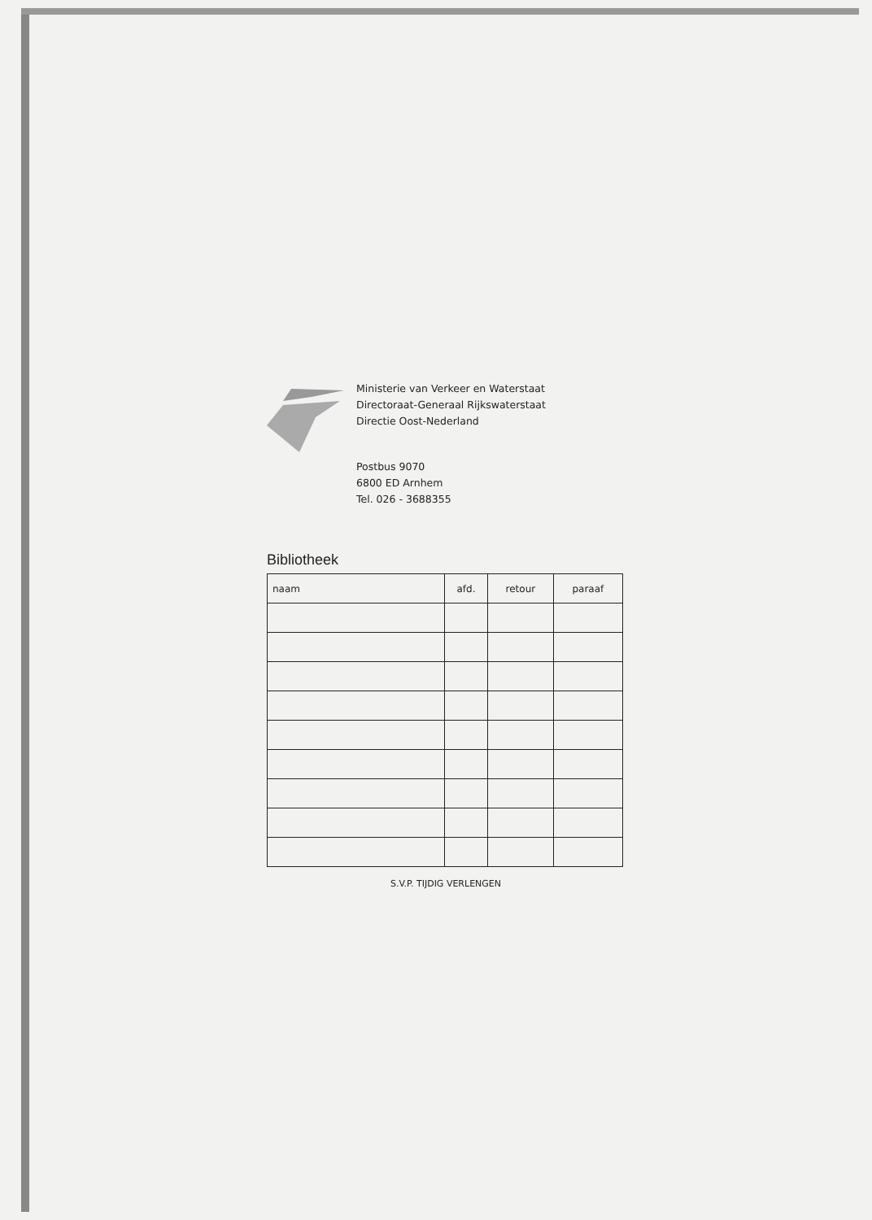Ministerie van Verkeer en Waterstaat
Directoraat-Generaal Rijkswaterstaat
Directie Oost-Nederland
Postbus 9070
6800 ED Arnhem
Tel. 026 - 3688355
Bibliotheek
| naam | afd. | retour | paraaf |
| --- | --- | --- | --- |
S.V.P. TIJDIG VERLENGEN